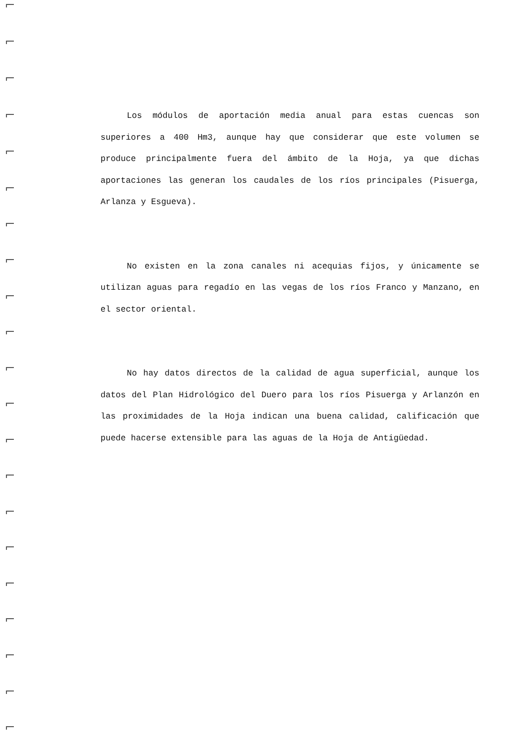Los módulos de aportación media anual para estas cuencas son superiores a 400 Hm3, aunque hay que considerar que este volumen se produce principalmente fuera del ámbito de la Hoja, ya que dichas aportaciones las generan los caudales de los ríos principales (Pisuerga, Arlanza y Esgueva).
No existen en la zona canales ni acequias fijos, y únicamente se utilizan aguas para regadío en las vegas de los ríos Franco y Manzano, en el sector oriental.
No hay datos directos de la calidad de agua superficial, aunque los datos del Plan Hidrológico del Duero para los ríos Pisuerga y Arlanzón en las proximidades de la Hoja indican una buena calidad, calificación que puede hacerse extensible para las aguas de la Hoja de Antigüedad.